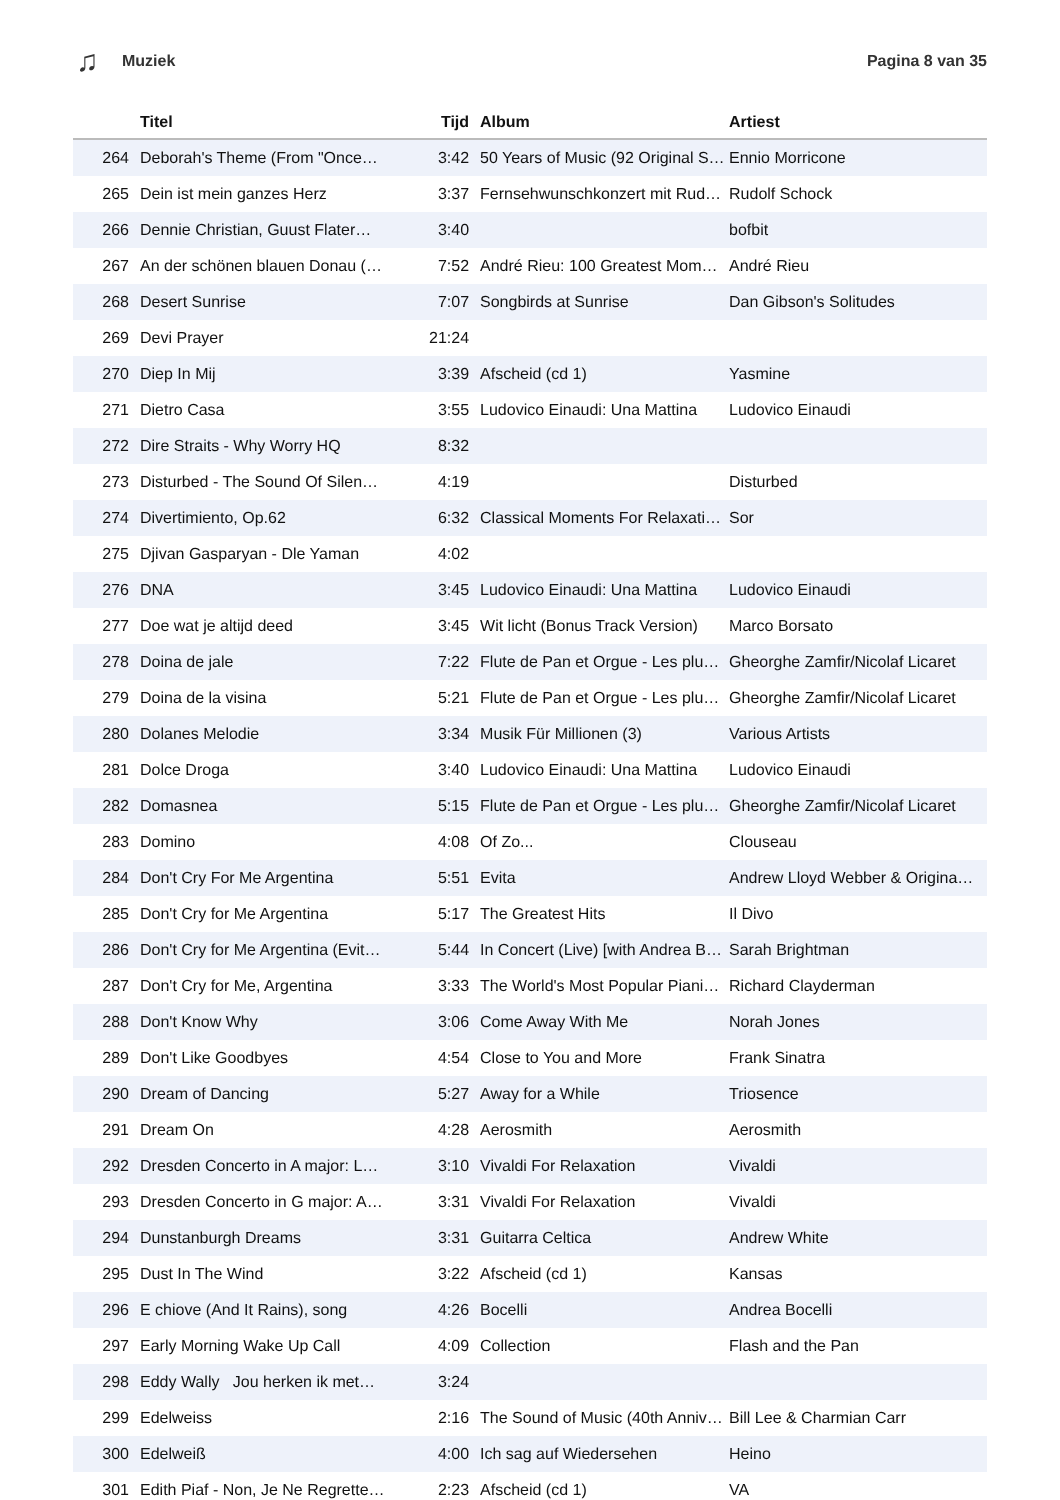♫ Muziek Pagina 8 van 35
| | Titel | Tijd | Album | Artiest |
| --- | --- | --- | --- | --- |
| 264 | Deborah's Theme (From "Once… | 3:42 | 50 Years of Music (92 Original S… | Ennio Morricone |
| 265 | Dein ist mein ganzes Herz | 3:37 | Fernsehwunschkonzert mit Rud… | Rudolf Schock |
| 266 | Dennie Christian, Guust Flater… | 3:40 | | bofbit |
| 267 | An der schönen blauen Donau (… | 7:52 | André Rieu: 100 Greatest Mom… | André Rieu |
| 268 | Desert Sunrise | 7:07 | Songbirds at Sunrise | Dan Gibson's Solitudes |
| 269 | Devi Prayer | 21:24 | | |
| 270 | Diep In Mij | 3:39 | Afscheid (cd 1) | Yasmine |
| 271 | Dietro Casa | 3:55 | Ludovico Einaudi: Una Mattina | Ludovico Einaudi |
| 272 | Dire Straits - Why Worry HQ | 8:32 | | |
| 273 | Disturbed - The Sound Of Silen… | 4:19 | | Disturbed |
| 274 | Divertimiento, Op.62 | 6:32 | Classical Moments For Relaxati… | Sor |
| 275 | Djivan Gasparyan - Dle Yaman | 4:02 | | |
| 276 | DNA | 3:45 | Ludovico Einaudi: Una Mattina | Ludovico Einaudi |
| 277 | Doe wat je altijd deed | 3:45 | Wit licht (Bonus Track Version) | Marco Borsato |
| 278 | Doina de jale | 7:22 | Flute de Pan et Orgue - Les plu… | Gheorghe Zamfir/Nicolaf Licaret |
| 279 | Doina de la visina | 5:21 | Flute de Pan et Orgue - Les plu… | Gheorghe Zamfir/Nicolaf Licaret |
| 280 | Dolanes Melodie | 3:34 | Musik Für Millionen (3) | Various Artists |
| 281 | Dolce Droga | 3:40 | Ludovico Einaudi: Una Mattina | Ludovico Einaudi |
| 282 | Domasnea | 5:15 | Flute de Pan et Orgue - Les plu… | Gheorghe Zamfir/Nicolaf Licaret |
| 283 | Domino | 4:08 | Of Zo... | Clouseau |
| 284 | Don't Cry For Me Argentina | 5:51 | Evita | Andrew Lloyd Webber & Origina… |
| 285 | Don't Cry for Me Argentina | 5:17 | The Greatest Hits | Il Divo |
| 286 | Don't Cry for Me Argentina (Evit… | 5:44 | In Concert (Live) [with Andrea B… | Sarah Brightman |
| 287 | Don't Cry for Me, Argentina | 3:33 | The World's Most Popular Piani… | Richard Clayderman |
| 288 | Don't Know Why | 3:06 | Come Away With Me | Norah Jones |
| 289 | Don't Like Goodbyes | 4:54 | Close to You and More | Frank Sinatra |
| 290 | Dream of Dancing | 5:27 | Away for a While | Triosence |
| 291 | Dream On | 4:28 | Aerosmith | Aerosmith |
| 292 | Dresden Concerto in A major: L… | 3:10 | Vivaldi For Relaxation | Vivaldi |
| 293 | Dresden Concerto in G major: A… | 3:31 | Vivaldi For Relaxation | Vivaldi |
| 294 | Dunstanburgh Dreams | 3:31 | Guitarra Celtica | Andrew White |
| 295 | Dust In The Wind | 3:22 | Afscheid (cd 1) | Kansas |
| 296 | E chiove (And It Rains), song | 4:26 | Bocelli | Andrea Bocelli |
| 297 | Early Morning Wake Up Call | 4:09 | Collection | Flash and the Pan |
| 298 | Eddy Wally Jou herken ik met… | 3:24 | | |
| 299 | Edelweiss | 2:16 | The Sound of Music (40th Anniv… | Bill Lee & Charmian Carr |
| 300 | Edelweiß | 4:00 | Ich sag auf Wiedersehen | Heino |
| 301 | Edith Piaf - Non, Je Ne Regrette… | 2:23 | Afscheid (cd 1) | VA |